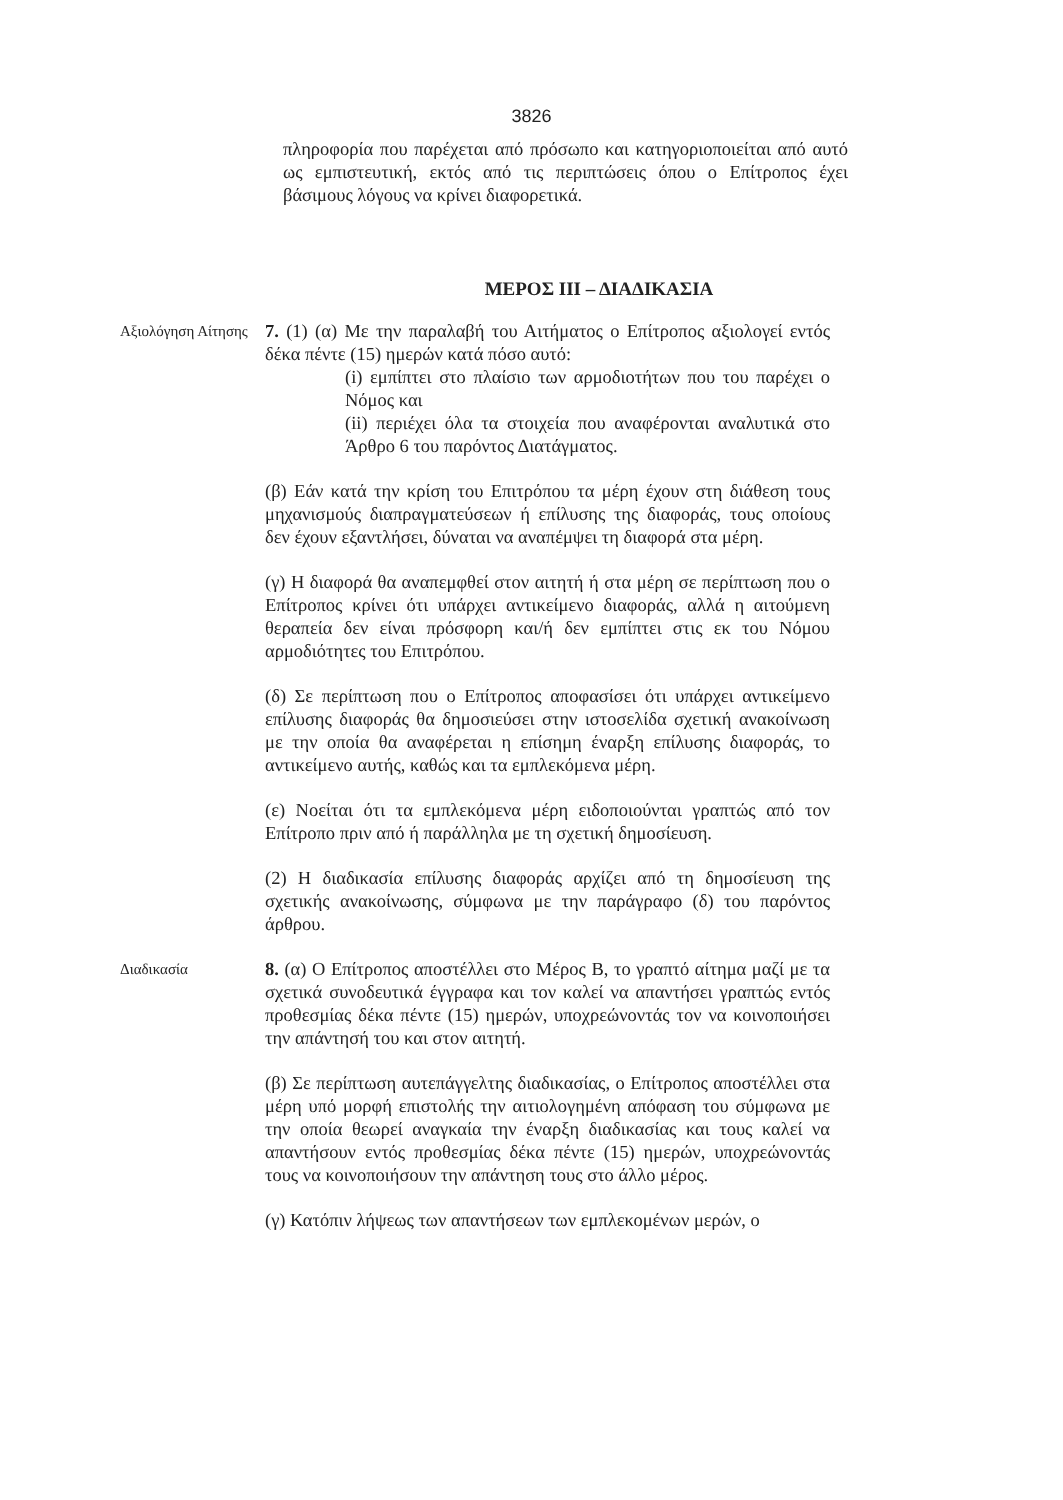3826
πληροφορία που παρέχεται από πρόσωπο και κατηγοριοποιείται από αυτό ως εμπιστευτική, εκτός από τις περιπτώσεις όπου ο Επίτροπος έχει βάσιμους λόγους να κρίνει διαφορετικά.
ΜΕΡΟΣ ΙΙΙ – ΔΙΑΔΙΚΑΣΙΑ
Αξιολόγηση Αίτησης
7. (1) (α) Με την παραλαβή του Αιτήματος ο Επίτροπος αξιολογεί εντός δέκα πέντε (15) ημερών κατά πόσο αυτό:
(i) εμπίπτει στο πλαίσιο των αρμοδιοτήτων που του παρέχει ο Νόμος και
(ii) περιέχει όλα τα στοιχεία που αναφέρονται αναλυτικά στο Άρθρο 6 του παρόντος Διατάγματος.
(β) Εάν κατά την κρίση του Επιτρόπου τα μέρη έχουν στη διάθεση τους μηχανισμούς διαπραγματεύσεων ή επίλυσης της διαφοράς, τους οποίους δεν έχουν εξαντλήσει, δύναται να αναπέμψει τη διαφορά στα μέρη.
(γ) Η διαφορά θα αναπεμφθεί στον αιτητή ή στα μέρη σε περίπτωση που ο Επίτροπος κρίνει ότι υπάρχει αντικείμενο διαφοράς, αλλά η αιτούμενη θεραπεία δεν είναι πρόσφορη και/ή δεν εμπίπτει στις εκ του Νόμου αρμοδιότητες του Επιτρόπου.
(δ) Σε περίπτωση που ο Επίτροπος αποφασίσει ότι υπάρχει αντικείμενο επίλυσης διαφοράς θα δημοσιεύσει στην ιστοσελίδα σχετική ανακοίνωση με την οποία θα αναφέρεται η επίσημη έναρξη επίλυσης διαφοράς, το αντικείμενο αυτής, καθώς και τα εμπλεκόμενα μέρη.
(ε) Νοείται ότι τα εμπλεκόμενα μέρη ειδοποιούνται γραπτώς από τον Επίτροπο πριν από ή παράλληλα με τη σχετική δημοσίευση.
(2) Η διαδικασία επίλυσης διαφοράς αρχίζει από τη δημοσίευση της σχετικής ανακοίνωσης, σύμφωνα με την παράγραφο (δ) του παρόντος άρθρου.
Διαδικασία
8. (α) Ο Επίτροπος αποστέλλει στο Μέρος Β, το γραπτό αίτημα μαζί με τα σχετικά συνοδευτικά έγγραφα και τον καλεί να απαντήσει γραπτώς εντός προθεσμίας δέκα πέντε (15) ημερών, υποχρεώνοντάς τον να κοινοποιήσει την απάντησή του και στον αιτητή.
(β) Σε περίπτωση αυτεπάγγελτης διαδικασίας, ο Επίτροπος αποστέλλει στα μέρη υπό μορφή επιστολής την αιτιολογημένη απόφαση του σύμφωνα με την οποία θεωρεί αναγκαία την έναρξη διαδικασίας και τους καλεί να απαντήσουν εντός προθεσμίας δέκα πέντε (15) ημερών, υποχρεώνοντάς τους να κοινοποιήσουν την απάντηση τους στο άλλο μέρος.
(γ) Κατόπιν λήψεως των απαντήσεων των εμπλεκομένων μερών, ο